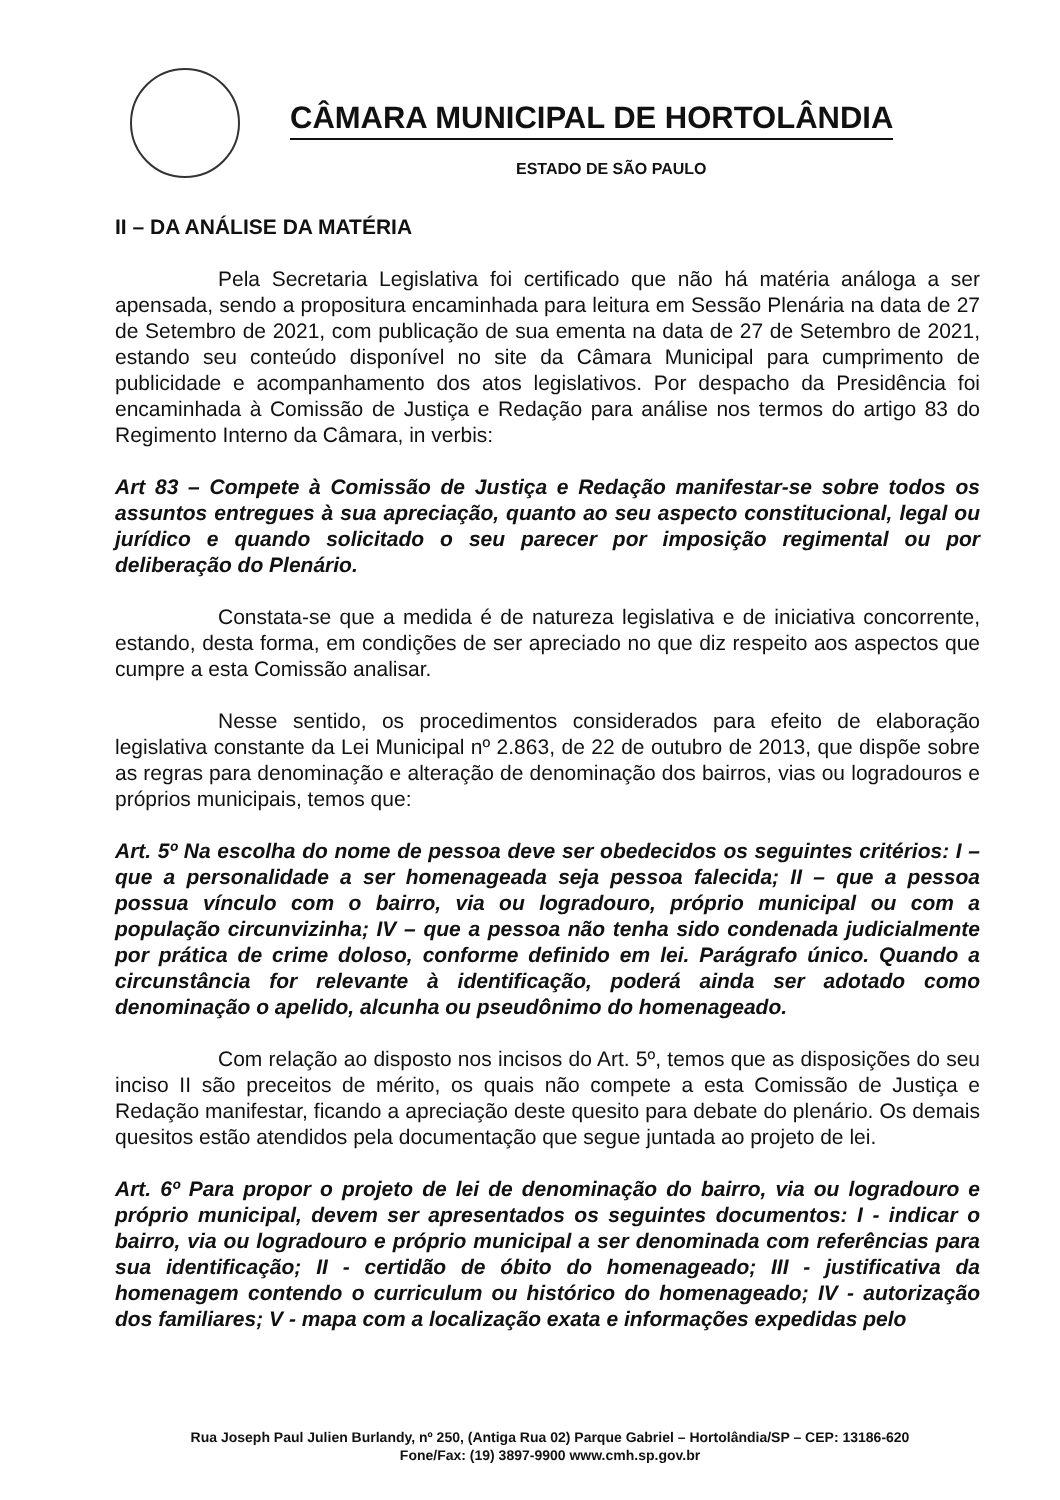CÂMARA MUNICIPAL DE HORTOLÂNDIA
ESTADO DE SÃO PAULO
II – DA ANÁLISE DA MATÉRIA
Pela Secretaria Legislativa foi certificado que não há matéria análoga a ser apensada, sendo a propositura encaminhada para leitura em Sessão Plenária na data de 27 de Setembro de 2021, com publicação de sua ementa na data de 27 de Setembro de 2021, estando seu conteúdo disponível no site da Câmara Municipal para cumprimento de publicidade e acompanhamento dos atos legislativos. Por despacho da Presidência foi encaminhada à Comissão de Justiça e Redação para análise nos termos do artigo 83 do Regimento Interno da Câmara, in verbis:
Art 83 – Compete à Comissão de Justiça e Redação manifestar-se sobre todos os assuntos entregues à sua apreciação, quanto ao seu aspecto constitucional, legal ou jurídico e quando solicitado o seu parecer por imposição regimental ou por deliberação do Plenário.
Constata-se que a medida é de natureza legislativa e de iniciativa concorrente, estando, desta forma, em condições de ser apreciado no que diz respeito aos aspectos que cumpre a esta Comissão analisar.
Nesse sentido, os procedimentos considerados para efeito de elaboração legislativa constante da Lei Municipal nº 2.863, de 22 de outubro de 2013, que dispõe sobre as regras para denominação e alteração de denominação dos bairros, vias ou logradouros e próprios municipais, temos que:
Art. 5º Na escolha do nome de pessoa deve ser obedecidos os seguintes critérios: I – que a personalidade a ser homenageada seja pessoa falecida; II – que a pessoa possua vínculo com o bairro, via ou logradouro, próprio municipal ou com a população circunvizinha; IV – que a pessoa não tenha sido condenada judicialmente por prática de crime doloso, conforme definido em lei. Parágrafo único. Quando a circunstância for relevante à identificação, poderá ainda ser adotado como denominação o apelido, alcunha ou pseudônimo do homenageado.
Com relação ao disposto nos incisos do Art. 5º, temos que as disposições do seu inciso II são preceitos de mérito, os quais não compete a esta Comissão de Justiça e Redação manifestar, ficando a apreciação deste quesito para debate do plenário. Os demais quesitos estão atendidos pela documentação que segue juntada ao projeto de lei.
Art. 6º Para propor o projeto de lei de denominação do bairro, via ou logradouro e próprio municipal, devem ser apresentados os seguintes documentos: I - indicar o bairro, via ou logradouro e próprio municipal a ser denominada com referências para sua identificação; II - certidão de óbito do homenageado; III - justificativa da homenagem contendo o curriculum ou histórico do homenageado; IV - autorização dos familiares; V - mapa com a localização exata e informações expedidas pelo
Rua Joseph Paul Julien Burlandy, nº 250, (Antiga Rua 02) Parque Gabriel – Hortolândia/SP – CEP: 13186-620
Fone/Fax: (19) 3897-9900 www.cmh.sp.gov.br